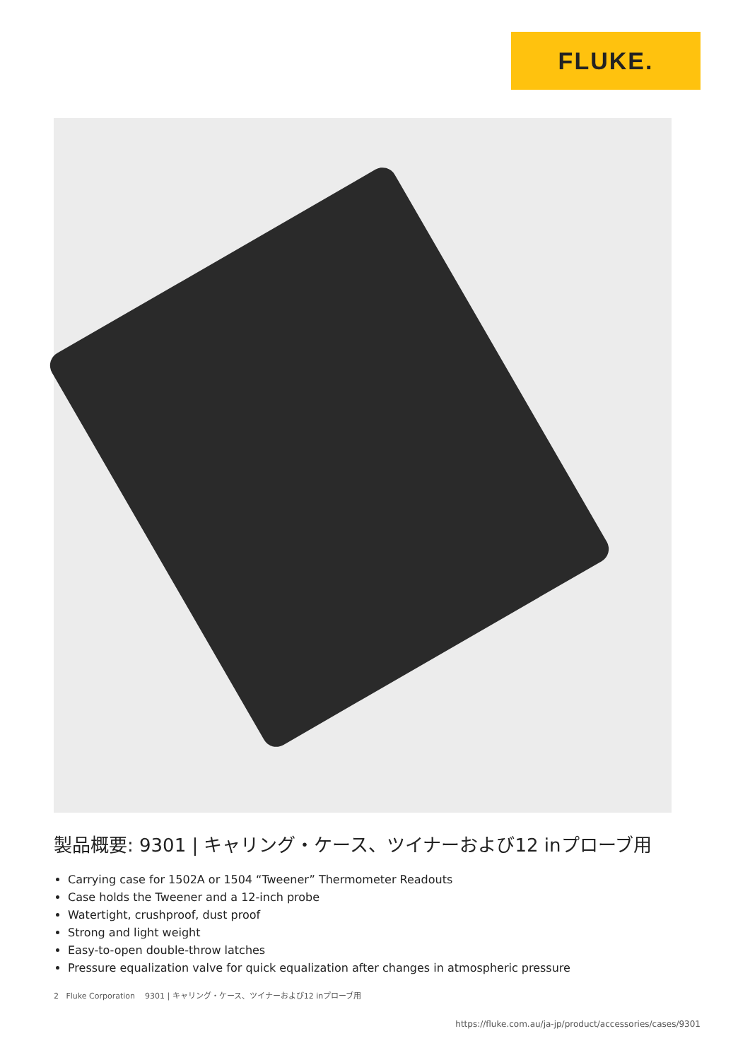FLUKE.
製品概要: 9301 | キャリング・ケース、ツイナーおよび12 inプローブ用
Carrying case for 1502A or 1504 “Tweener” Thermometer Readouts
Case holds the Tweener and a 12-inch probe
Watertight, crushproof, dust proof
Strong and light weight
Easy-to-open double-throw latches
Pressure equalization valve for quick equalization after changes in atmospheric pressure
2 Fluke Corporation 9301 | キャリング・ケース、ツイナーおよび12 inプローブ用
https://fluke.com.au/ja-jp/product/accessories/cases/9301